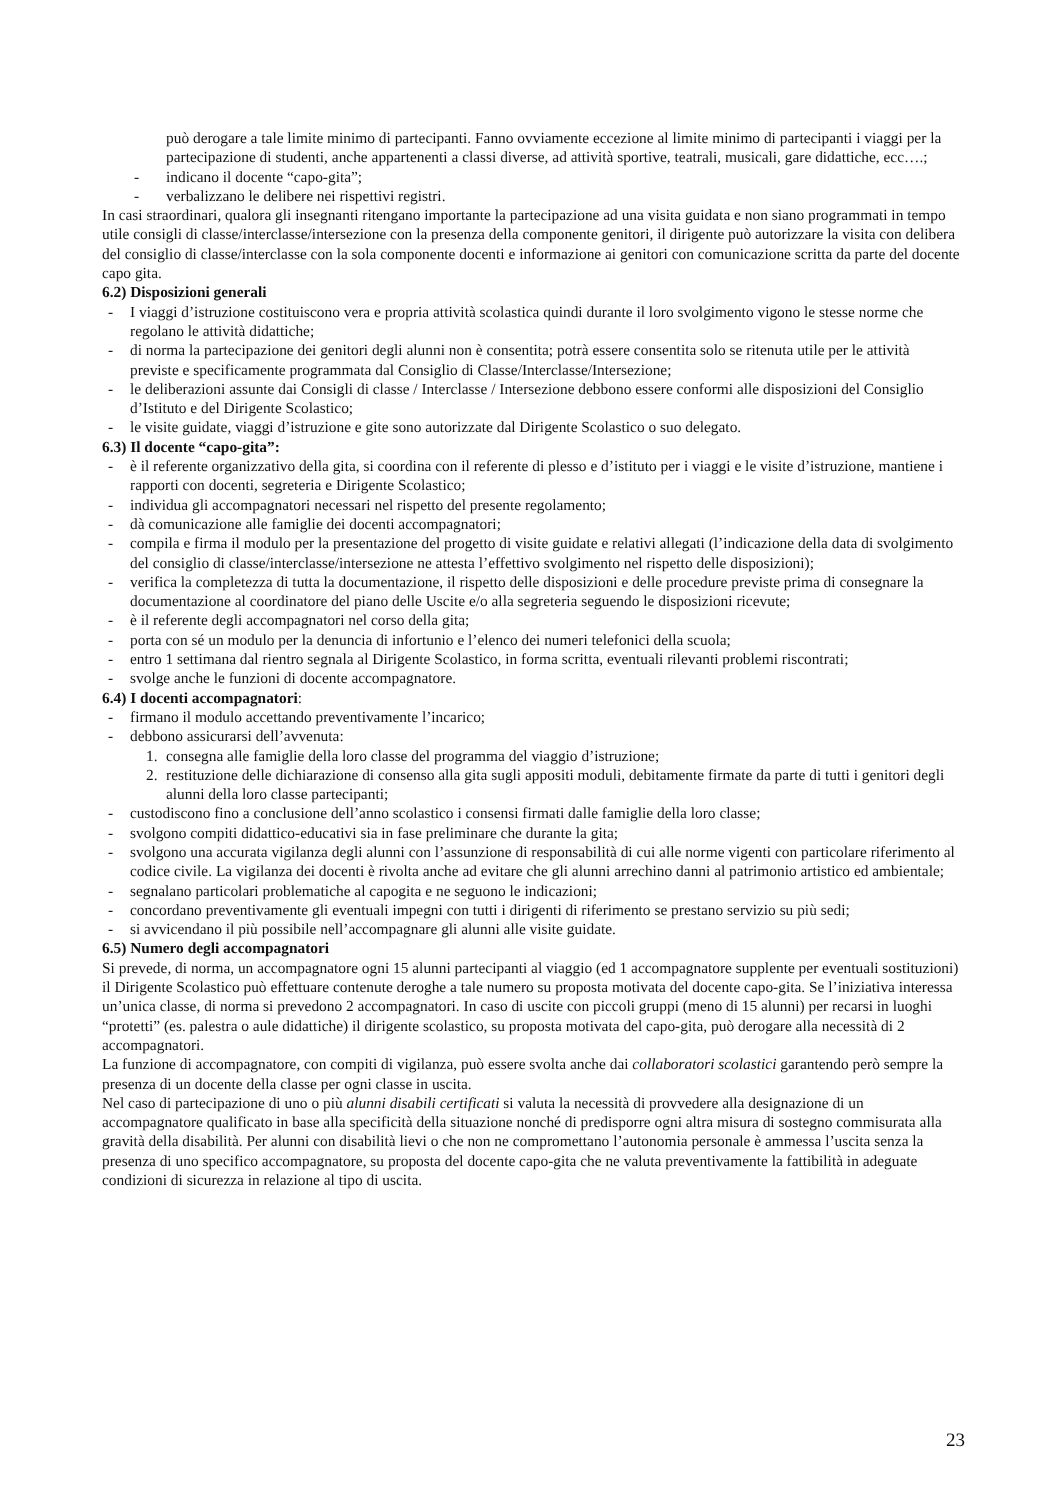può derogare a tale limite minimo di partecipanti. Fanno ovviamente eccezione al limite minimo di partecipanti i viaggi per la partecipazione di studenti, anche appartenenti a classi diverse, ad attività sportive, teatrali, musicali, gare didattiche, ecc….;
- indicano il docente “capo-gita”;
- verbalizzano le delibere nei rispettivi registri.
In casi straordinari, qualora gli insegnanti ritengano importante la partecipazione ad una visita guidata e non siano programmati in tempo utile consigli di classe/interclasse/intersezione con la presenza della componente genitori, il dirigente può autorizzare la visita con delibera del consiglio di classe/interclasse con la sola componente docenti e informazione ai genitori con comunicazione scritta da parte del docente capo gita.
6.2) Disposizioni generali
- I viaggi d’istruzione costituiscono vera e propria attività scolastica quindi durante il loro svolgimento vigono le stesse norme che regolano le attività didattiche;
- di norma la partecipazione dei genitori degli alunni non è consentita; potrà essere consentita solo se ritenuta utile per le attività previste e specificamente programmata dal Consiglio di Classe/Interclasse/Intersezione;
- le deliberazioni assunte dai Consigli di classe / Interclasse / Intersezione debbono essere conformi alle disposizioni del Consiglio d’Istituto e del Dirigente Scolastico;
- le visite guidate, viaggi d’istruzione e gite sono autorizzate dal Dirigente Scolastico o suo delegato.
6.3) Il docente “capo-gita”:
- è il referente organizzativo della gita, si coordina con il referente di plesso e d’istituto per i viaggi e le visite d’istruzione, mantiene i rapporti con docenti, segreteria e Dirigente Scolastico;
- individua gli accompagnatori necessari nel rispetto del presente regolamento;
- dà comunicazione alle famiglie dei docenti accompagnatori;
- compila e firma il modulo per la presentazione del progetto di visite guidate e relativi allegati (l’indicazione della data di svolgimento del consiglio di classe/interclasse/intersezione ne attesta l’effettivo svolgimento nel rispetto delle disposizioni);
- verifica la completezza di tutta la documentazione, il rispetto delle disposizioni e delle procedure previste prima di consegnare la documentazione al coordinatore del piano delle Uscite e/o alla segreteria seguendo le disposizioni ricevute;
- è il referente degli accompagnatori nel corso della gita;
- porta con sé un modulo per la denuncia di infortunio e l’elenco dei numeri telefonici della scuola;
- entro 1 settimana dal rientro segnala al Dirigente Scolastico, in forma scritta, eventuali rilevanti problemi riscontrati;
- svolge anche le funzioni di docente accompagnatore.
6.4) I docenti accompagnatori:
- firmano il modulo accettando preventivamente l’incarico;
- debbono assicurarsi dell’avvenuta:
1. consegna alle famiglie della loro classe del programma del viaggio d’istruzione;
2. restituzione delle dichiarazione di consenso alla gita sugli appositi moduli, debitamente firmate da parte di tutti i genitori degli alunni della loro classe partecipanti;
- custodiscono fino a conclusione dell’anno scolastico i consensi firmati dalle famiglie della loro classe;
- svolgono compiti didattico-educativi sia in fase preliminare che durante la gita;
- svolgono una accurata vigilanza degli alunni con l’assunzione di responsabilità di cui alle norme vigenti con particolare riferimento al codice civile. La vigilanza dei docenti è rivolta anche ad evitare che gli alunni arrechino danni al patrimonio artistico ed ambientale;
- segnalano particolari problematiche al capogita e ne seguono le indicazioni;
- concordano preventivamente gli eventuali impegni con tutti i dirigenti di riferimento se prestano servizio su più sedi;
- si avvicendano il più possibile nell’accompagnare gli alunni alle visite guidate.
6.5) Numero degli accompagnatori
Si prevede, di norma, un accompagnatore ogni 15 alunni partecipanti al viaggio (ed 1 accompagnatore supplente per eventuali sostituzioni) il Dirigente Scolastico può effettuare contenute deroghe a tale numero su proposta motivata del docente capo-gita. Se l’iniziativa interessa un’unica classe, di norma si prevedono 2 accompagnatori. In caso di uscite con piccoli gruppi (meno di 15 alunni) per recarsi in luoghi “protetti” (es. palestra o aule didattiche) il dirigente scolastico, su proposta motivata del capo-gita, può derogare alla necessità di 2 accompagnatori.
La funzione di accompagnatore, con compiti di vigilanza, può essere svolta anche dai collaboratori scolastici garantendo però sempre la presenza di un docente della classe per ogni classe in uscita.
Nel caso di partecipazione di uno o più alunni disabili certificati si valuta la necessità di provvedere alla designazione di un accompagnatore qualificato in base alla specificità della situazione nonché di predisporre ogni altra misura di sostegno commisurata alla gravità della disabilità. Per alunni con disabilità lievi o che non ne compromettano l’autonomia personale è ammessa l’uscita senza la presenza di uno specifico accompagnatore, su proposta del docente capo-gita che ne valuta preventivamente la fattibilità in adeguate condizioni di sicurezza in relazione al tipo di uscita.
23